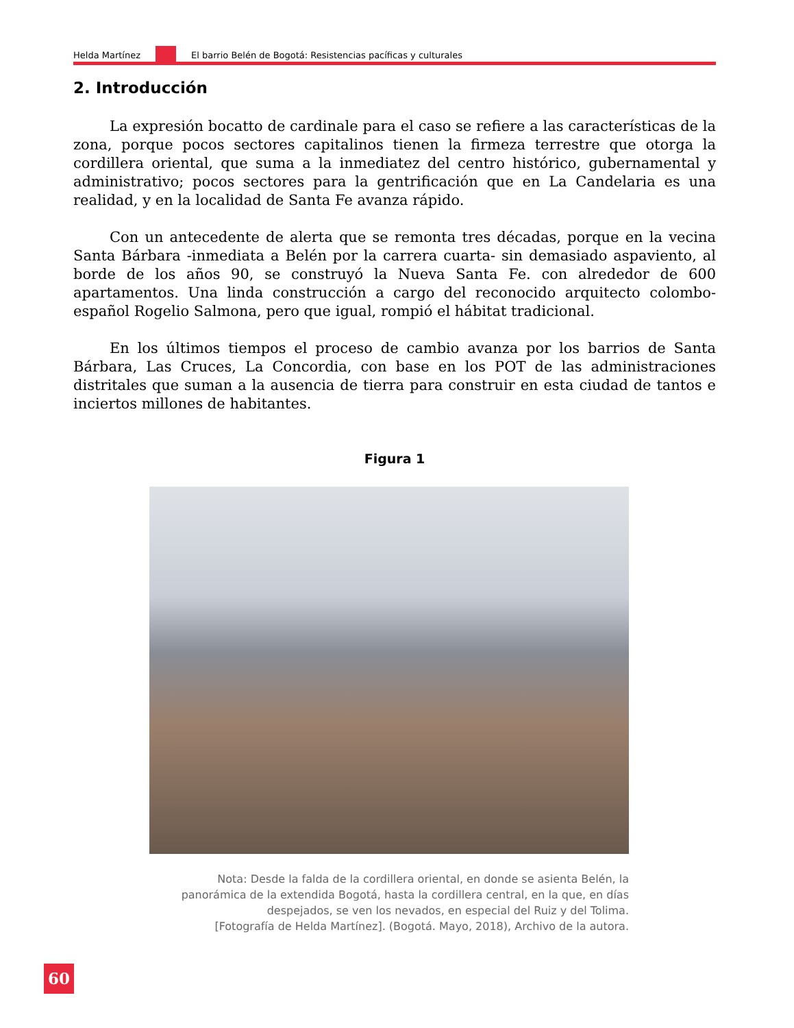Helda Martínez
El barrio Belén de Bogotá: Resistencias pacíficas y culturales
2. Introducción
La expresión bocatto de cardinale para el caso se refiere a las características de la zona, porque pocos sectores capitalinos tienen la firmeza terrestre que otorga la cordillera oriental, que suma a la inmediatez del centro histórico, gubernamental y administrativo; pocos sectores para la gentrificación que en La Candelaria es una realidad, y en la localidad de Santa Fe avanza rápido.
Con un antecedente de alerta que se remonta tres décadas, porque en la vecina Santa Bárbara -inmediata a Belén por la carrera cuarta- sin demasiado aspaviento, al borde de los años 90, se construyó la Nueva Santa Fe. con alrededor de 600 apartamentos. Una linda construcción a cargo del reconocido arquitecto colombo-español Rogelio Salmona, pero que igual, rompió el hábitat tradicional.
En los últimos tiempos el proceso de cambio avanza por los barrios de Santa Bárbara, Las Cruces, La Concordia, con base en los POT de las administraciones distritales que suman a la ausencia de tierra para construir en esta ciudad de tantos e inciertos millones de habitantes.
Figura 1
Nota: Desde la falda de la cordillera oriental, en donde se asienta Belén, la panorámica de la extendida Bogotá, hasta la cordillera central, en la que, en días despejados, se ven los nevados, en especial del Ruiz y del Tolima.
[Fotografía de Helda Martínez]. (Bogotá. Mayo, 2018), Archivo de la autora.
60